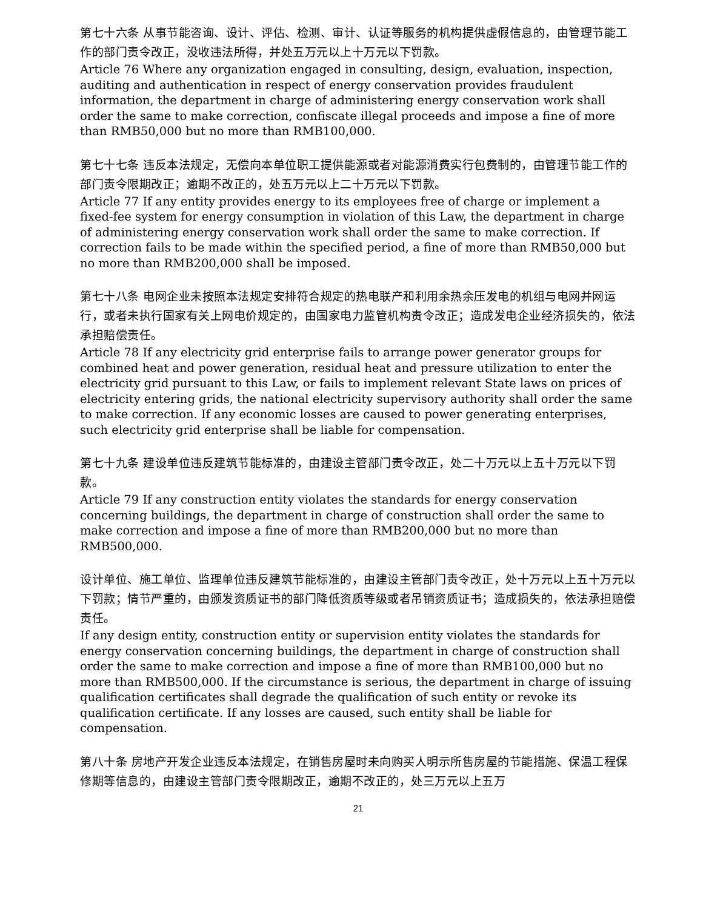第七十六条 从事节能咨询、设计、评估、检测、审计、认证等服务的机构提供虚假信息的，由管理节能工作的部门责令改正，没收违法所得，并处五万元以上十万元以下罚款。
Article 76 Where any organization engaged in consulting, design, evaluation, inspection, auditing and authentication in respect of energy conservation provides fraudulent information, the department in charge of administering energy conservation work shall order the same to make correction, confiscate illegal proceeds and impose a fine of more than RMB50,000 but no more than RMB100,000.
第七十七条 违反本法规定，无偿向本单位职工提供能源或者对能源消费实行包费制的，由管理节能工作的部门责令限期改正；逾期不改正的，处五万元以上二十万元以下罚款。
Article 77 If any entity provides energy to its employees free of charge or implement a fixed-fee system for energy consumption in violation of this Law, the department in charge of administering energy conservation work shall order the same to make correction. If correction fails to be made within the specified period, a fine of more than RMB50,000 but no more than RMB200,000 shall be imposed.
第七十八条 电网企业未按照本法规定安排符合规定的热电联产和利用余热余压发电的机组与电网并网运行，或者未执行国家有关上网电价规定的，由国家电力监管机构责令改正；造成发电企业经济损失的，依法承担赔偿责任。
Article 78 If any electricity grid enterprise fails to arrange power generator groups for combined heat and power generation, residual heat and pressure utilization to enter the electricity grid pursuant to this Law, or fails to implement relevant State laws on prices of electricity entering grids, the national electricity supervisory authority shall order the same to make correction. If any economic losses are caused to power generating enterprises, such electricity grid enterprise shall be liable for compensation.
第七十九条 建设单位违反建筑节能标准的，由建设主管部门责令改正，处二十万元以上五十万元以下罚款。
Article 79 If any construction entity violates the standards for energy conservation concerning buildings, the department in charge of construction shall order the same to make correction and impose a fine of more than RMB200,000 but no more than RMB500,000.
设计单位、施工单位、监理单位违反建筑节能标准的，由建设主管部门责令改正，处十万元以上五十万元以下罚款；情节严重的，由颁发资质证书的部门降低资质等级或者吊销资质证书；造成损失的，依法承担赔偿责任。
If any design entity, construction entity or supervision entity violates the standards for energy conservation concerning buildings, the department in charge of construction shall order the same to make correction and impose a fine of more than RMB100,000 but no more than RMB500,000. If the circumstance is serious, the department in charge of issuing qualification certificates shall degrade the qualification of such entity or revoke its qualification certificate. If any losses are caused, such entity shall be liable for compensation.
第八十条 房地产开发企业违反本法规定，在销售房屋时未向购买人明示所售房屋的节能措施、保温工程保修期等信息的，由建设主管部门责令限期改正，逾期不改正的，处三万元以上五万
21